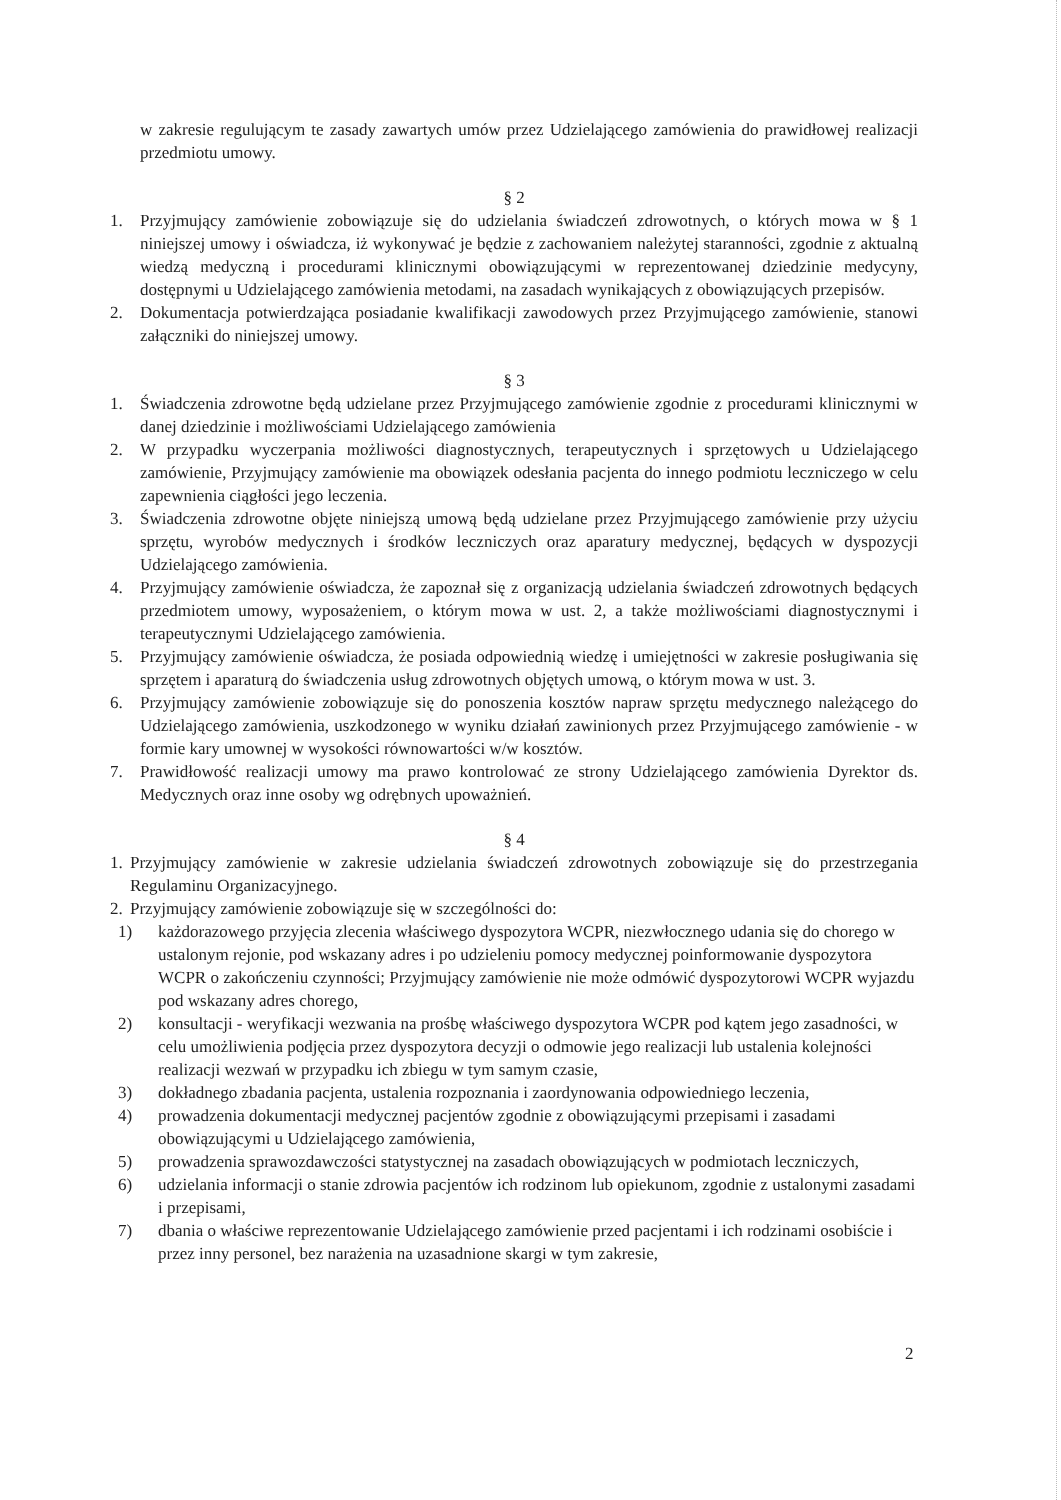w zakresie regulującym te zasady zawartych umów przez Udzielającego zamówienia do prawidłowej realizacji przedmiotu umowy.
§ 2
1. Przyjmujący zamówienie zobowiązuje się do udzielania świadczeń zdrowotnych, o których mowa w § 1 niniejszej umowy i oświadcza, iż wykonywać je będzie z zachowaniem należytej staranności, zgodnie z aktualną wiedzą medyczną i procedurami klinicznymi obowiązującymi w reprezentowanej dziedzinie medycyny, dostępnymi u Udzielającego zamówienia metodami, na zasadach wynikających z obowiązujących przepisów.
2. Dokumentacja potwierdzająca posiadanie kwalifikacji zawodowych przez Przyjmującego zamówienie, stanowi załączniki do niniejszej umowy.
§ 3
1. Świadczenia zdrowotne będą udzielane przez Przyjmującego zamówienie zgodnie z procedurami klinicznymi w danej dziedzinie i możliwościami Udzielającego zamówienia
2. W przypadku wyczerpania możliwości diagnostycznych, terapeutycznych i sprzętowych u Udzielającego zamówienie, Przyjmujący zamówienie ma obowiązek odesłania pacjenta do innego podmiotu leczniczego w celu zapewnienia ciągłości jego leczenia.
3. Świadczenia zdrowotne objęte niniejszą umową będą udzielane przez Przyjmującego zamówienie przy użyciu sprzętu, wyrobów medycznych i środków leczniczych oraz aparatury medycznej, będących w dyspozycji Udzielającego zamówienia.
4. Przyjmujący zamówienie oświadcza, że zapoznał się z organizacją udzielania świadczeń zdrowotnych będących przedmiotem umowy, wyposażeniem, o którym mowa w ust. 2, a także możliwościami diagnostycznymi i terapeutycznymi Udzielającego zamówienia.
5. Przyjmujący zamówienie oświadcza, że posiada odpowiednią wiedzę i umiejętności w zakresie posługiwania się sprzętem i aparaturą do świadczenia usług zdrowotnych objętych umową, o którym mowa w ust. 3.
6. Przyjmujący zamówienie zobowiązuje się do ponoszenia kosztów napraw sprzętu medycznego należącego do Udzielającego zamówienia, uszkodzonego w wyniku działań zawinionych przez Przyjmującego zamówienie - w formie kary umownej w wysokości równowartości w/w kosztów.
7. Prawidłowość realizacji umowy ma prawo kontrolować ze strony Udzielającego zamówienia Dyrektor ds. Medycznych oraz inne osoby wg odrębnych upoważnień.
§ 4
1. Przyjmujący zamówienie w zakresie udzielania świadczeń zdrowotnych zobowiązuje się do przestrzegania Regulaminu Organizacyjnego.
2. Przyjmujący zamówienie zobowiązuje się w szczególności do:
1) każdorazowego przyjęcia zlecenia właściwego dyspozytora WCPR, niezwłocznego udania się do chorego w ustalonym rejonie, pod wskazany adres i po udzieleniu pomocy medycznej poinformowanie dyspozytora WCPR o zakończeniu czynności; Przyjmujący zamówienie nie może odmówić dyspozytorowi WCPR wyjazdu pod wskazany adres chorego,
2) konsultacji - weryfikacji wezwania na prośbę właściwego dyspozytora WCPR pod kątem jego zasadności, w celu umożliwienia podjęcia przez dyspozytora decyzji o odmowie jego realizacji lub ustalenia kolejności realizacji wezwań w przypadku ich zbiegu w tym samym czasie,
3) dokładnego zbadania pacjenta, ustalenia rozpoznania i zaordynowania odpowiedniego leczenia,
4) prowadzenia dokumentacji medycznej pacjentów zgodnie z obowiązującymi przepisami i zasadami obowiązującymi u Udzielającego zamówienia,
5) prowadzenia sprawozdawczości statystycznej na zasadach obowiązujących w podmiotach leczniczych,
6) udzielania informacji o stanie zdrowia pacjentów ich rodzinom lub opiekunom, zgodnie z ustalonymi zasadami i przepisami,
7) dbania o właściwe reprezentowanie Udzielającego zamówienie przed pacjentami i ich rodzinami osobiście i przez inny personel, bez narażenia na uzasadnione skargi w tym zakresie,
2